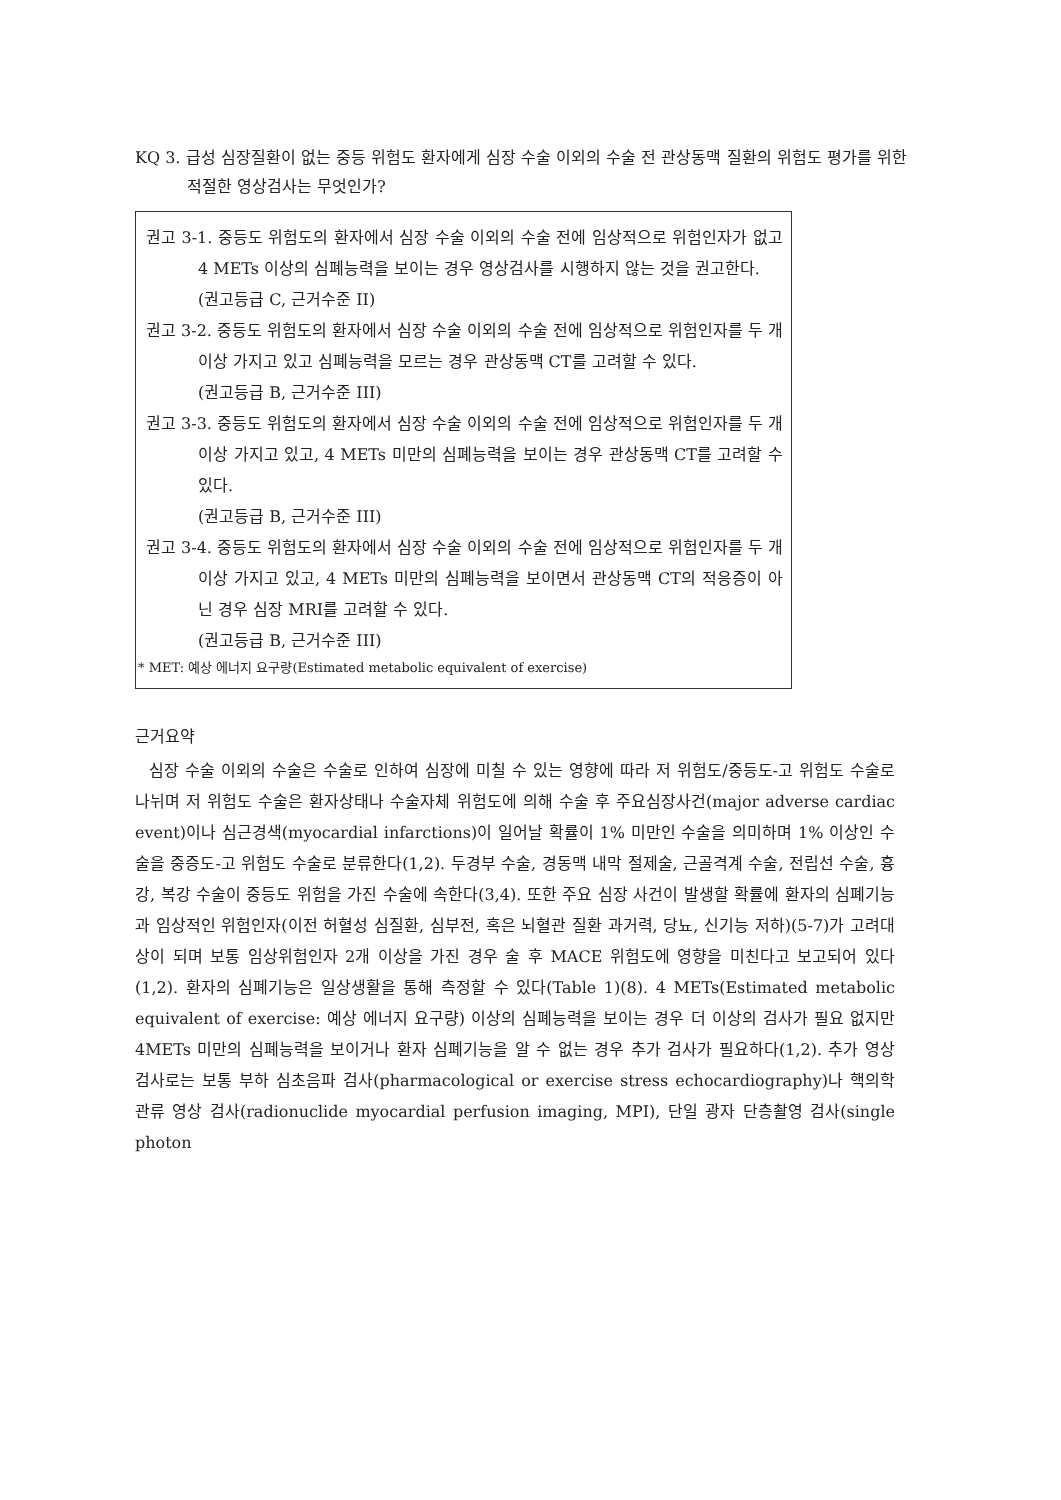KQ 3. 급성 심장질환이 없는 중등 위험도 환자에게 심장 수술 이외의 수술 전 관상동맥 질환의 위험도 평가를 위한 적절한 영상검사는 무엇인가?
권고 3-1. 중등도 위험도의 환자에서 심장 수술 이외의 수술 전에 임상적으로 위험인자가 없고 4 METs 이상의 심폐능력을 보이는 경우 영상검사를 시행하지 않는 것을 권고한다.
(권고등급 C, 근거수준 II)
권고 3-2. 중등도 위험도의 환자에서 심장 수술 이외의 수술 전에 임상적으로 위험인자를 두 개 이상 가지고 있고 심폐능력을 모르는 경우 관상동맥 CT를 고려할 수 있다.
(권고등급 B, 근거수준 III)
권고 3-3. 중등도 위험도의 환자에서 심장 수술 이외의 수술 전에 임상적으로 위험인자를 두 개 이상 가지고 있고, 4 METs 미만의 심폐능력을 보이는 경우 관상동맥 CT를 고려할 수 있다.
(권고등급 B, 근거수준 III)
권고 3-4. 중등도 위험도의 환자에서 심장 수술 이외의 수술 전에 임상적으로 위험인자를 두 개 이상 가지고 있고, 4 METs 미만의 심폐능력을 보이면서 관상동맥 CT의 적응증이 아닌 경우 심장 MRI를 고려할 수 있다.
(권고등급 B, 근거수준 III)
* MET: 예상 에너지 요구량(Estimated metabolic equivalent of exercise)
근거요약
심장 수술 이외의 수술은 수술로 인하여 심장에 미칠 수 있는 영향에 따라 저 위험도/중등도-고 위험도 수술로 나뉘며 저 위험도 수술은 환자상태나 수술자체 위험도에 의해 수술 후 주요심장사건(major adverse cardiac event)이나 심근경색(myocardial infarctions)이 일어날 확률이 1% 미만인 수술을 의미하며 1% 이상인 수술을 중증도-고 위험도 수술로 분류한다(1,2). 두경부 수술, 경동맥 내막 절제술, 근골격계 수술, 전립선 수술, 흉강, 복강 수술이 중등도 위험을 가진 수술에 속한다(3,4). 또한 주요 심장 사건이 발생할 확률에 환자의 심폐기능과 임상적인 위험인자(이전 허혈성 심질환, 심부전, 혹은 뇌혈관 질환 과거력, 당뇨, 신기능 저하)(5-7)가 고려대상이 되며 보통 임상위험인자 2개 이상을 가진 경우 술 후 MACE 위험도에 영향을 미친다고 보고되어 있다(1,2). 환자의 심폐기능은 일상생활을 통해 측정할 수 있다(Table 1)(8). 4 METs(Estimated metabolic equivalent of exercise: 예상 에너지 요구량) 이상의 심폐능력을 보이는 경우 더 이상의 검사가 필요 없지만 4METs 미만의 심폐능력을 보이거나 환자 심폐기능을 알 수 없는 경우 추가 검사가 필요하다(1,2). 추가 영상 검사로는 보통 부하 심초음파 검사(pharmacological or exercise stress echocardiography)나 핵의학 관류 영상 검사(radionuclide myocardial perfusion imaging, MPI), 단일 광자 단층촬영 검사(single photon